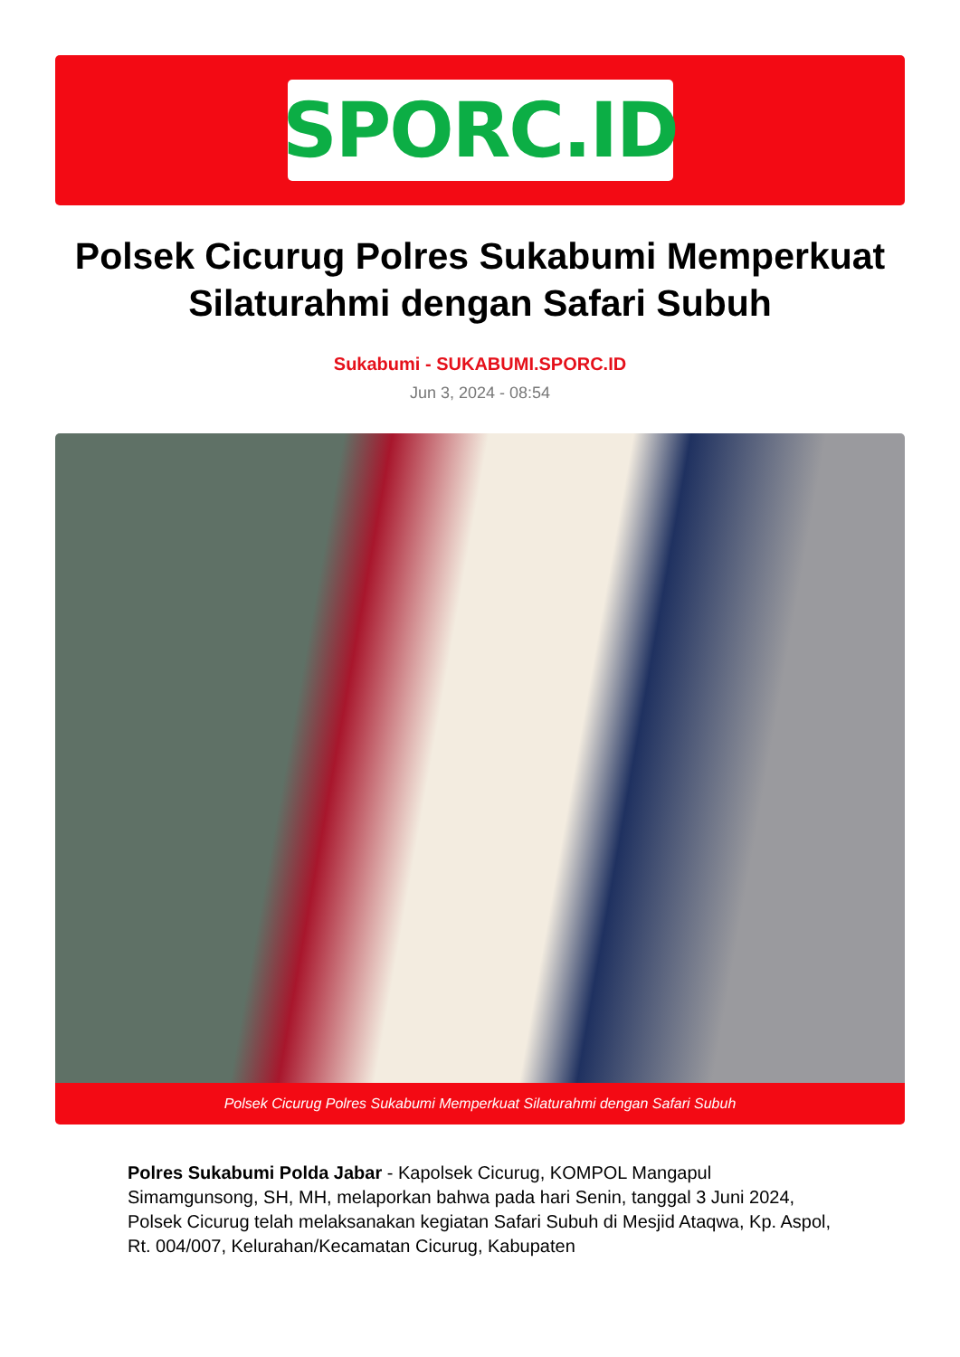SPORC.ID
Polsek Cicurug Polres Sukabumi Memperkuat Silaturahmi dengan Safari Subuh
Sukabumi - SUKABUMI.SPORC.ID
Jun 3, 2024 - 08:54
Polsek Cicurug Polres Sukabumi Memperkuat Silaturahmi dengan Safari Subuh
Polres Sukabumi Polda Jabar - Kapolsek Cicurug, KOMPOL Mangapul Simamgunsong, SH, MH, melaporkan bahwa pada hari Senin, tanggal 3 Juni 2024, Polsek Cicurug telah melaksanakan kegiatan Safari Subuh di Mesjid Ataqwa, Kp. Aspol, Rt. 004/007, Kelurahan/Kecamatan Cicurug, Kabupaten